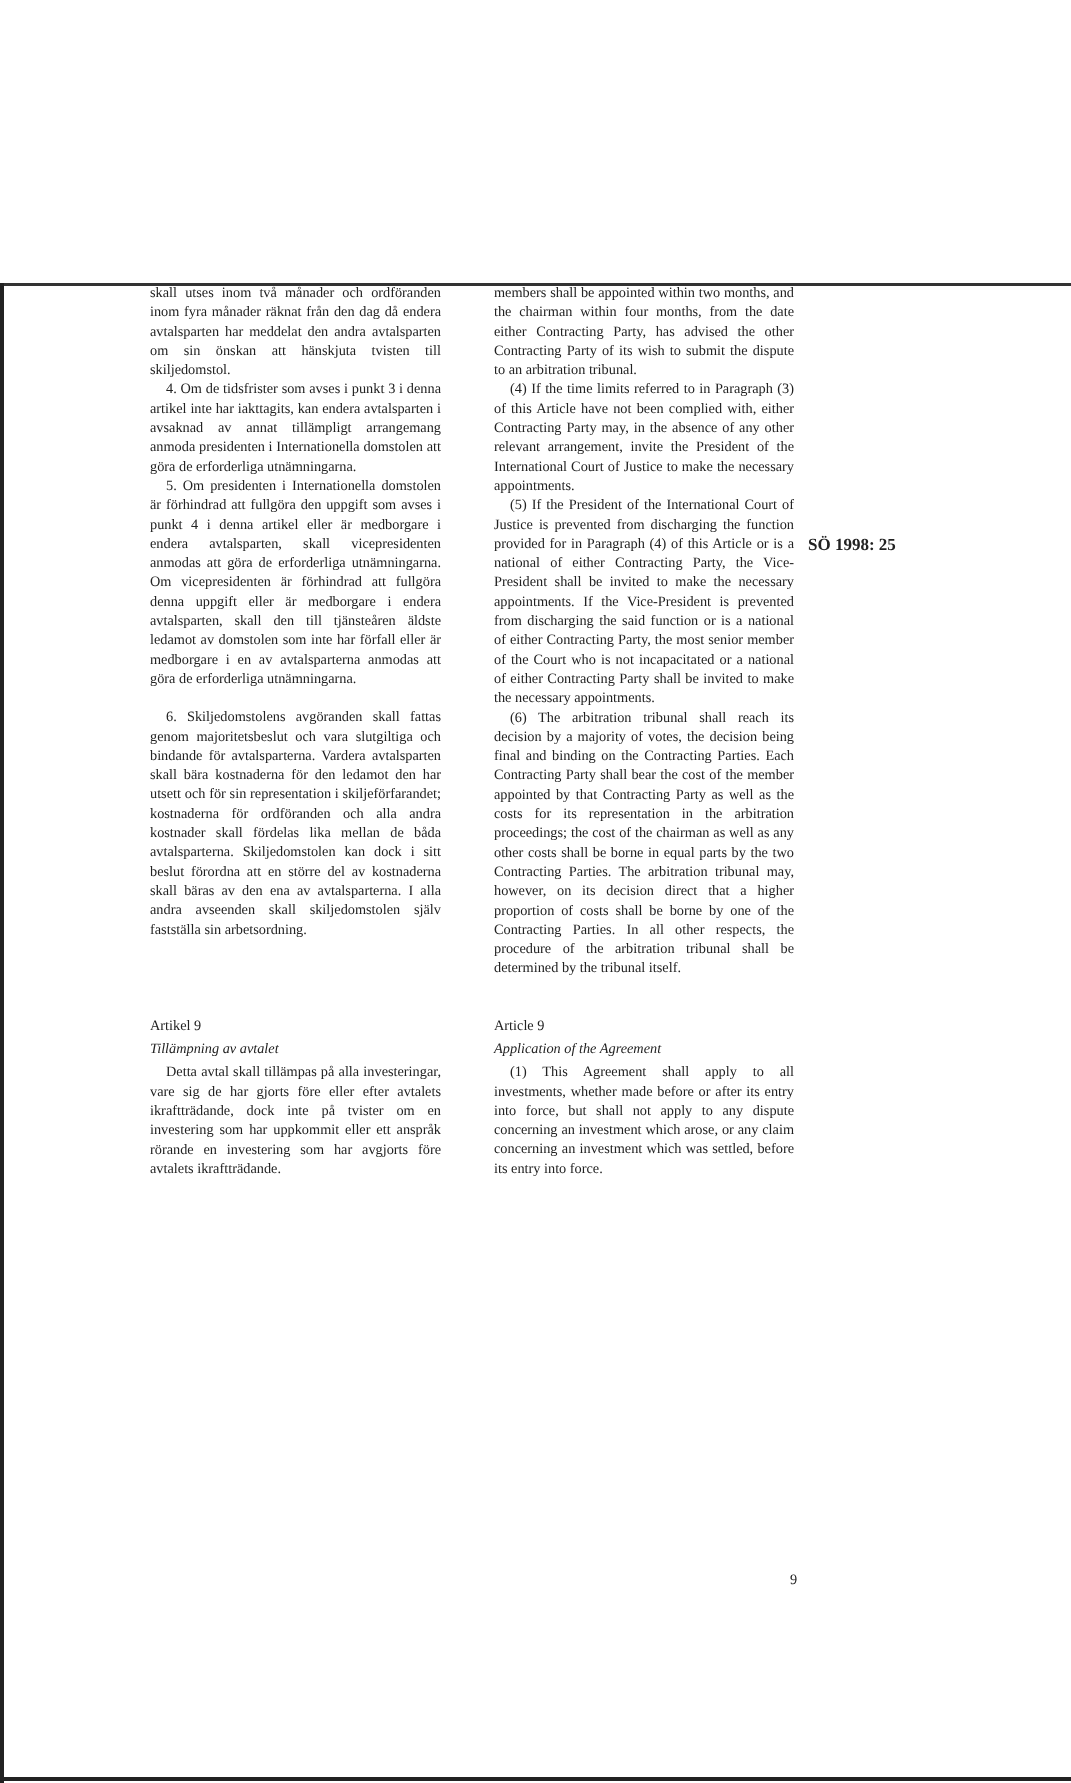SÖ 1998: 25
skall utses inom två månader och ordföranden inom fyra månader räknat från den dag då endera avtalsparten har meddelat den andra avtalsparten om sin önskan att hänskjuta tvisten till skiljedomstol.
4. Om de tidsfrister som avses i punkt 3 i denna artikel inte har iakttagits, kan endera avtalsparten i avsaknad av annat tillämpligt arrangemang anmoda presidenten i Internationella domstolen att göra de erforderliga utnämningarna.
5. Om presidenten i Internationella domstolen är förhindrad att fullgöra den uppgift som avses i punkt 4 i denna artikel eller är medborgare i endera avtalsparten, skall vicepresidenten anmodas att göra de erforderliga utnämningarna. Om vicepresidenten är förhindrad att fullgöra denna uppgift eller är medborgare i endera avtalsparten, skall den till tjänsteåren äldste ledamot av domstolen som inte har förfall eller är medborgare i en av avtalsparterna anmodas att göra de erforderliga utnämningarna.
6. Skiljedomstolens avgöranden skall fattas genom majoritetsbeslut och vara slutgiltiga och bindande för avtalsparterna. Vardera avtalsparten skall bära kostnaderna för den ledamot den har utsett och för sin representation i skiljeförfarandet; kostnaderna för ordföranden och alla andra kostnader skall fördelas lika mellan de båda avtalsparterna. Skiljedomstolen kan dock i sitt beslut förordna att en större del av kostnaderna skall bäras av den ena av avtalsparterna. I alla andra avseenden skall skiljedomstolen själv fastställa sin arbetsordning.
Artikel 9
Tillämpning av avtalet
Detta avtal skall tillämpas på alla investeringar, vare sig de har gjorts före eller efter avtalets ikraftträdande, dock inte på tvister om en investering som har uppkommit eller ett anspråk rörande en investering som har avgjorts före avtalets ikraftträdande.
members shall be appointed within two months, and the chairman within four months, from the date either Contracting Party, has advised the other Contracting Party of its wish to submit the dispute to an arbitration tribunal.
(4) If the time limits referred to in Paragraph (3) of this Article have not been complied with, either Contracting Party may, in the absence of any other relevant arrangement, invite the President of the International Court of Justice to make the necessary appointments.
(5) If the President of the International Court of Justice is prevented from discharging the function provided for in Paragraph (4) of this Article or is a national of either Contracting Party, the Vice-President shall be invited to make the necessary appointments. If the Vice-President is prevented from discharging the said function or is a national of either Contracting Party, the most senior member of the Court who is not incapacitated or a national of either Contracting Party shall be invited to make the necessary appointments.
(6) The arbitration tribunal shall reach its decision by a majority of votes, the decision being final and binding on the Contracting Parties. Each Contracting Party shall bear the cost of the member appointed by that Contracting Party as well as the costs for its representation in the arbitration proceedings; the cost of the chairman as well as any other costs shall be borne in equal parts by the two Contracting Parties. The arbitration tribunal may, however, on its decision direct that a higher proportion of costs shall be borne by one of the Contracting Parties. In all other respects, the procedure of the arbitration tribunal shall be determined by the tribunal itself.
Article 9
Application of the Agreement
(1) This Agreement shall apply to all investments, whether made before or after its entry into force, but shall not apply to any dispute concerning an investment which arose, or any claim concerning an investment which was settled, before its entry into force.
9